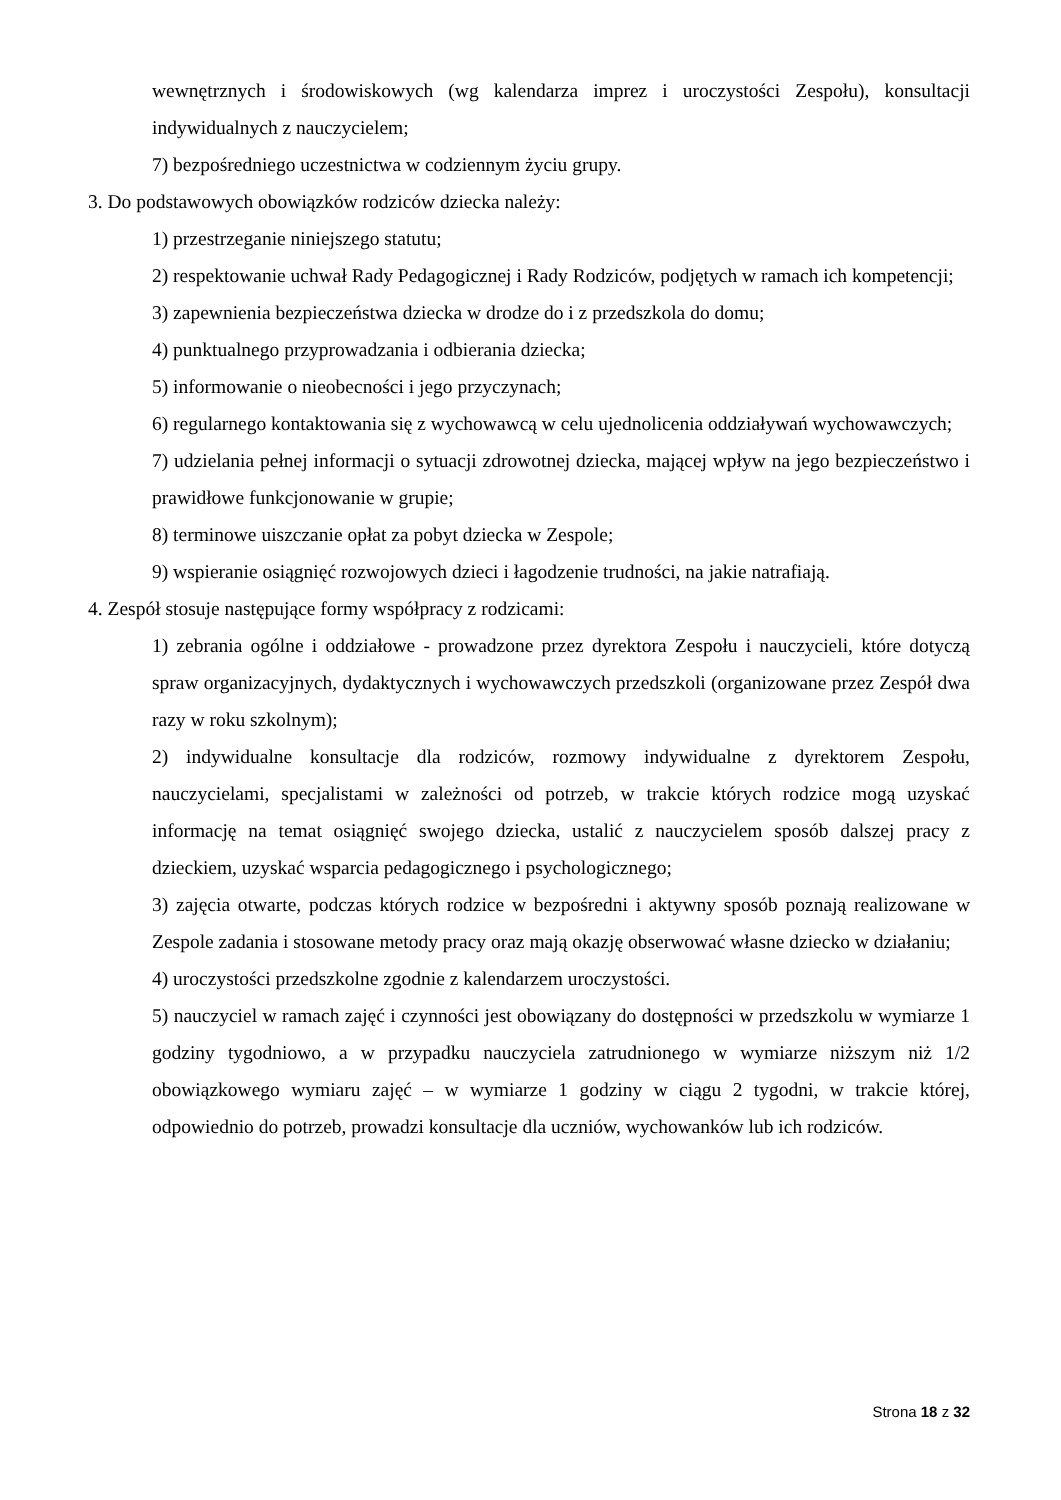wewnętrznych i środowiskowych (wg kalendarza imprez i uroczystości Zespołu), konsultacji indywidualnych z nauczycielem;
7) bezpośredniego uczestnictwa w codziennym życiu grupy.
3. Do podstawowych obowiązków rodziców dziecka należy:
1) przestrzeganie niniejszego statutu;
2) respektowanie uchwał Rady Pedagogicznej i Rady Rodziców, podjętych w ramach ich kompetencji;
3) zapewnienia bezpieczeństwa dziecka w drodze do i z przedszkola do domu;
4) punktualnego przyprowadzania i odbierania dziecka;
5) informowanie o nieobecności i jego przyczynach;
6) regularnego kontaktowania się z wychowawcą w celu ujednolicenia oddziaływań wychowawczych;
7) udzielania pełnej informacji o sytuacji zdrowotnej dziecka, mającej wpływ na jego bezpieczeństwo i prawidłowe funkcjonowanie w grupie;
8) terminowe uiszczanie opłat za pobyt dziecka w Zespole;
9) wspieranie osiągnięć rozwojowych dzieci i łagodzenie trudności, na jakie natrafiają.
4. Zespół stosuje następujące formy współpracy z rodzicami:
1) zebrania ogólne i oddziałowe - prowadzone przez dyrektora Zespołu i nauczycieli, które dotyczą spraw organizacyjnych, dydaktycznych i wychowawczych przedszkoli (organizowane przez Zespół dwa razy w roku szkolnym);
2) indywidualne konsultacje dla rodziców, rozmowy indywidualne z dyrektorem Zespołu, nauczycielami, specjalistami w zależności od potrzeb, w trakcie których rodzice mogą uzyskać informację na temat osiągnięć swojego dziecka, ustalić z nauczycielem sposób dalszej pracy z dzieckiem, uzyskać wsparcia pedagogicznego i psychologicznego;
3) zajęcia otwarte, podczas których rodzice w bezpośredni i aktywny sposób poznają realizowane w Zespole zadania i stosowane metody pracy oraz mają okazję obserwować własne dziecko w działaniu;
4) uroczystości przedszkolne zgodnie z kalendarzem uroczystości.
5) nauczyciel w ramach zajęć i czynności jest obowiązany do dostępności w przedszkolu w wymiarze 1 godziny tygodniowo, a w przypadku nauczyciela zatrudnionego w wymiarze niższym niż 1/2 obowiązkowego wymiaru zajęć – w wymiarze 1 godziny w ciągu 2 tygodni, w trakcie której, odpowiednio do potrzeb, prowadzi konsultacje dla uczniów, wychowanków lub ich rodziców.
Strona 18 z 32